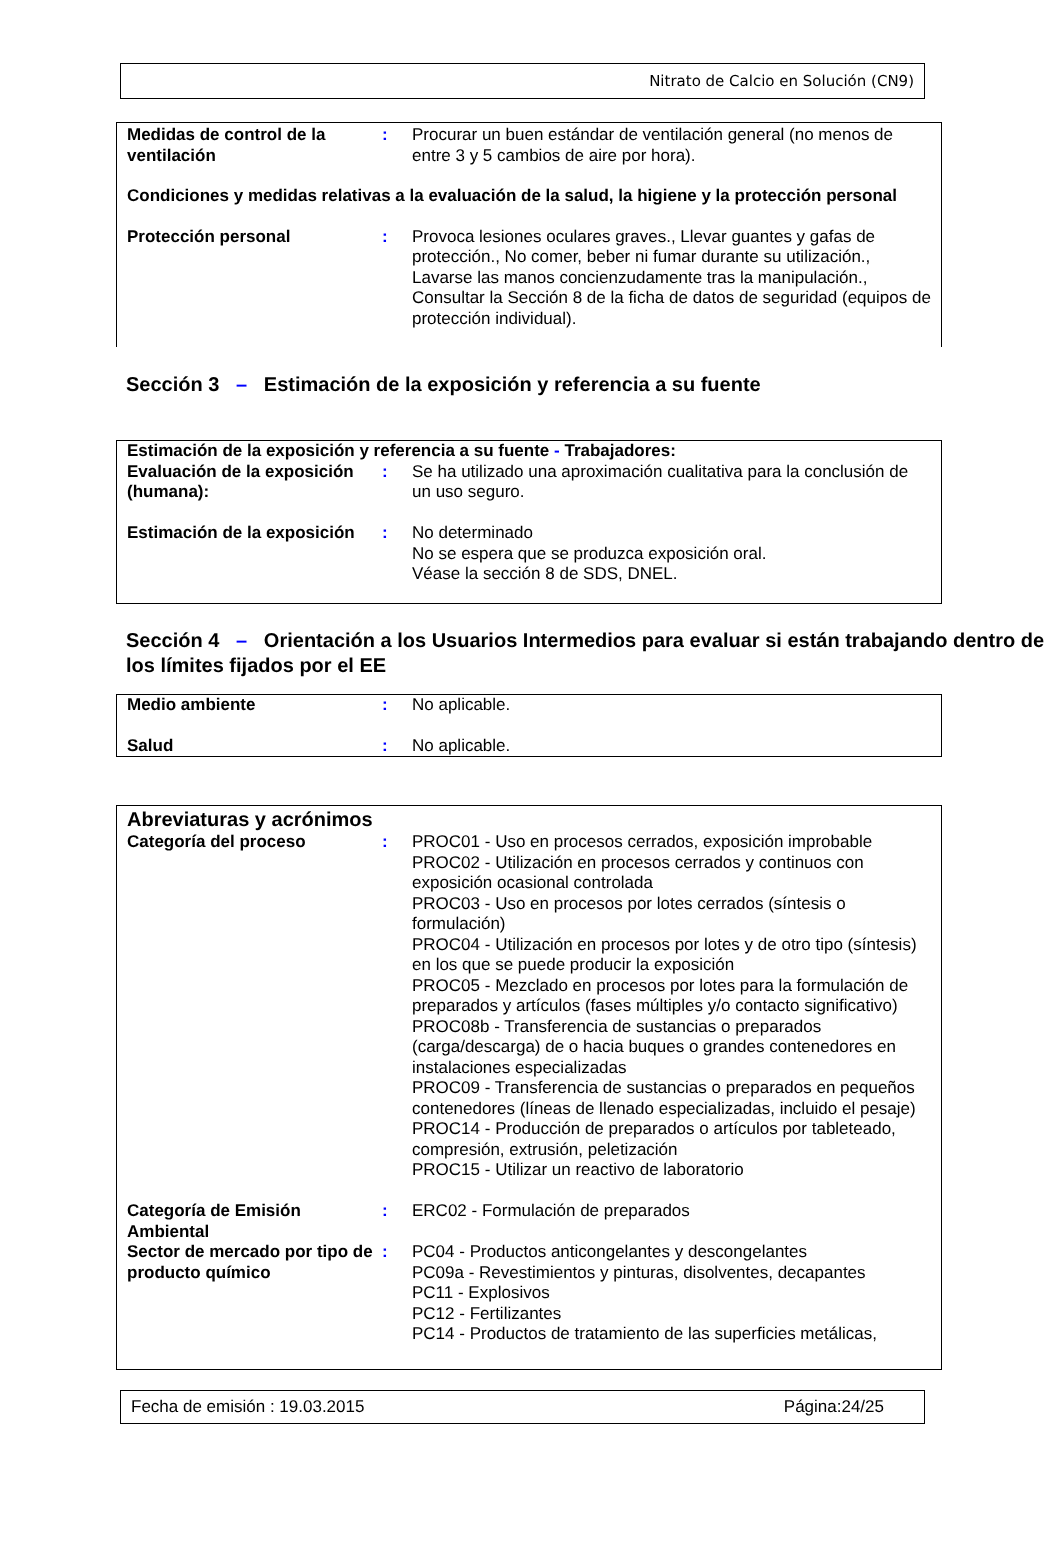Nitrato de Calcio en Solución (CN9)
| Medidas de control de la ventilación | : | Procurar un buen estándar de ventilación general (no menos de entre 3 y 5 cambios de aire por hora). |
| Condiciones y medidas relativas a la evaluación de la salud, la higiene y la protección personal | | |
| Protección personal | : | Provoca lesiones oculares graves., Llevar guantes y gafas de protección., No comer, beber ni fumar durante su utilización., Lavarse las manos concienzudamente tras la manipulación., Consultar la Sección 8 de la ficha de datos de seguridad (equipos de protección individual). |
Sección 3 – Estimación de la exposición y referencia a su fuente
| Estimación de la exposición y referencia a su fuente - Trabajadores: | | |
| Evaluación de la exposición (humana): | : | Se ha utilizado una aproximación cualitativa para la conclusión de un uso seguro. |
| Estimación de la exposición | : | No determinado No se espera que se produzca exposición oral. Véase la sección 8 de SDS, DNEL. |
Sección 4 – Orientación a los Usuarios Intermedios para evaluar si están trabajando dentro de los límites fijados por el EE
| Medio ambiente | : | No aplicable. |
| Salud | : | No aplicable. |
| Abreviaturas y acrónimos | | |
| Categoría del proceso | : | PROC01 - Uso en procesos cerrados, exposición improbable PROC02 - Utilización en procesos cerrados y continuos con exposición ocasional controlada PROC03 - Uso en procesos por lotes cerrados (síntesis o formulación) PROC04 - Utilización en procesos por lotes y de otro tipo (síntesis) en los que se puede producir la exposición PROC05 - Mezclado en procesos por lotes para la formulación de preparados y artículos (fases múltiples y/o contacto significativo) PROC08b - Transferencia de sustancias o preparados (carga/descarga) de o hacia buques o grandes contenedores en instalaciones especializadas PROC09 - Transferencia de sustancias o preparados en pequeños contenedores (líneas de llenado especializadas, incluido el pesaje) PROC14 - Producción de preparados o artículos por tableteado, compresión, extrusión, peletización PROC15 - Utilizar un reactivo de laboratorio |
| Categoría de Emisión Ambiental | : | ERC02 - Formulación de preparados |
| Sector de mercado por tipo de producto químico | : | PC04 - Productos anticongelantes y descongelantes PC09a - Revestimientos y pinturas, disolventes, decapantes PC11 - Explosivos PC12 - Fertilizantes PC14 - Productos de tratamiento de las superficies metálicas, |
Fecha de emisión : 19.03.2015 Página:24/25